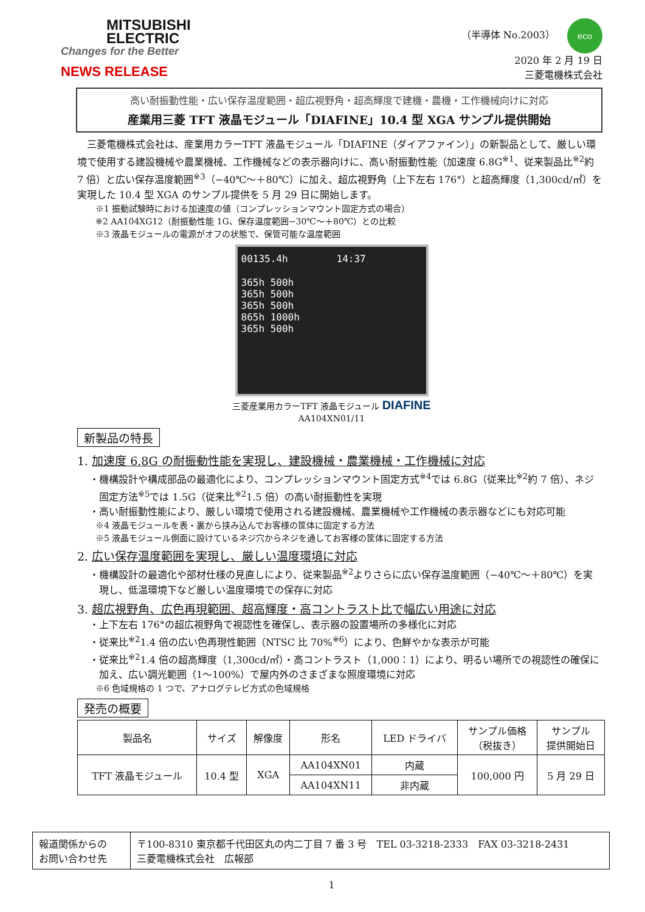MITSUBISHI
ELECTRIC
Changes for the Better
NEWS RELEASE
（半導体 No.2003） eco
2020 年 2 月 19 日
三菱電機株式会社
高い耐振動性能・広い保存温度範囲・超広視野角・超高輝度で建機・農機・工作機械向けに対応
産業用三菱 TFT 液晶モジュール「DIAFINE」10.4 型 XGA サンプル提供開始
　三菱電機株式会社は、産業用カラーTFT 液晶モジュール「DIAFINE（ダイアファイン）」の新製品として、厳しい環境で使用する建設機械や農業機械、工作機械などの表示器向けに、高い耐振動性能（加速度 6.8G<sup>※1</sup>、従来製品比<sup>※2</sup>約 7 倍）と広い保存温度範囲<sup>※3</sup>（−40℃～＋80℃）に加え、超広視野角（上下左右 176°）と超高輝度（1,300cd/㎡）を実現した 10.4 型 XGA のサンプル提供を 5 月 29 日に開始します。
※1 振動試験時における加速度の値（コンプレッションマウント固定方式の場合）
※2 AA104XG12（耐振動性能 1G、保存温度範囲−30℃～＋80℃）との比較
※3 液晶モジュールの電源がオフの状態で、保管可能な温度範囲
00135.4h　　　　　14:37
365h 500h
365h 500h
365h 500h
865h 1000h
365h 500h
三菱産業用カラーTFT 液晶モジュール DIAFINE
AA104XN01/11
新製品の特長
1. 加速度 6.8G の耐振動性能を実現し、建設機械・農業機械・工作機械に対応
・機構設計や構成部品の最適化により、コンプレッションマウント固定方式<sup>※4</sup>では 6.8G（従来比<sup>※2</sup>約 7 倍）、ネジ固定方法<sup>※5</sup>では 1.5G（従来比<sup>※2</sup>1.5 倍）の高い耐振動性を実現
・高い耐振動性能により、厳しい環境で使用される建設機械、農業機械や工作機械の表示器などにも対応可能
※4 液晶モジュールを表・裏から挟み込んでお客様の筐体に固定する方法
※5 液晶モジュール側面に設けているネジ穴からネジを通してお客様の筐体に固定する方法
2. 広い保存温度範囲を実現し、厳しい温度環境に対応
・機構設計の最適化や部材仕様の見直しにより、従来製品<sup>※2</sup>よりさらに広い保存温度範囲（−40℃～＋80℃）を実現し、低温環境下など厳しい温度環境での保存に対応
3. 超広視野角、広色再現範囲、超高輝度・高コントラスト比で幅広い用途に対応
・上下左右 176°の超広視野角で視認性を確保し、表示器の設置場所の多様化に対応
・従来比<sup>※2</sup>1.4 倍の広い色再現性範囲（NTSC 比 70%<sup>※6</sup>）により、色鮮やかな表示が可能
・従来比<sup>※2</sup>1.4 倍の超高輝度（1,300cd/㎡）・高コントラスト（1,000：1）により、明るい場所での視認性の確保に加え、広い調光範囲（1～100%）で屋内外のさまざまな照度環境に対応
※6 色域規格の 1 つで、アナログテレビ方式の色域規格
発売の概要
| 製品名 | サイズ | 解像度 | 形名 | LED ドライバ | サンプル価格 （税抜き） | サンプル 提供開始日 |
| --- | --- | --- | --- | --- | --- | --- |
| TFT 液晶モジュール | 10.4 型 | XGA | AA104XN01 | 内蔵 | 100,000 円 | 5 月 29 日 |
| | | | AA104XN11 | 非内蔵 | | |
| 報道関係からの お問い合わせ先 | 〒100-8310 東京都千代田区丸の内二丁目 7 番 3 号 TEL 03-3218-2333 FAX 03-3218-2431 三菱電機株式会社 広報部 |
1